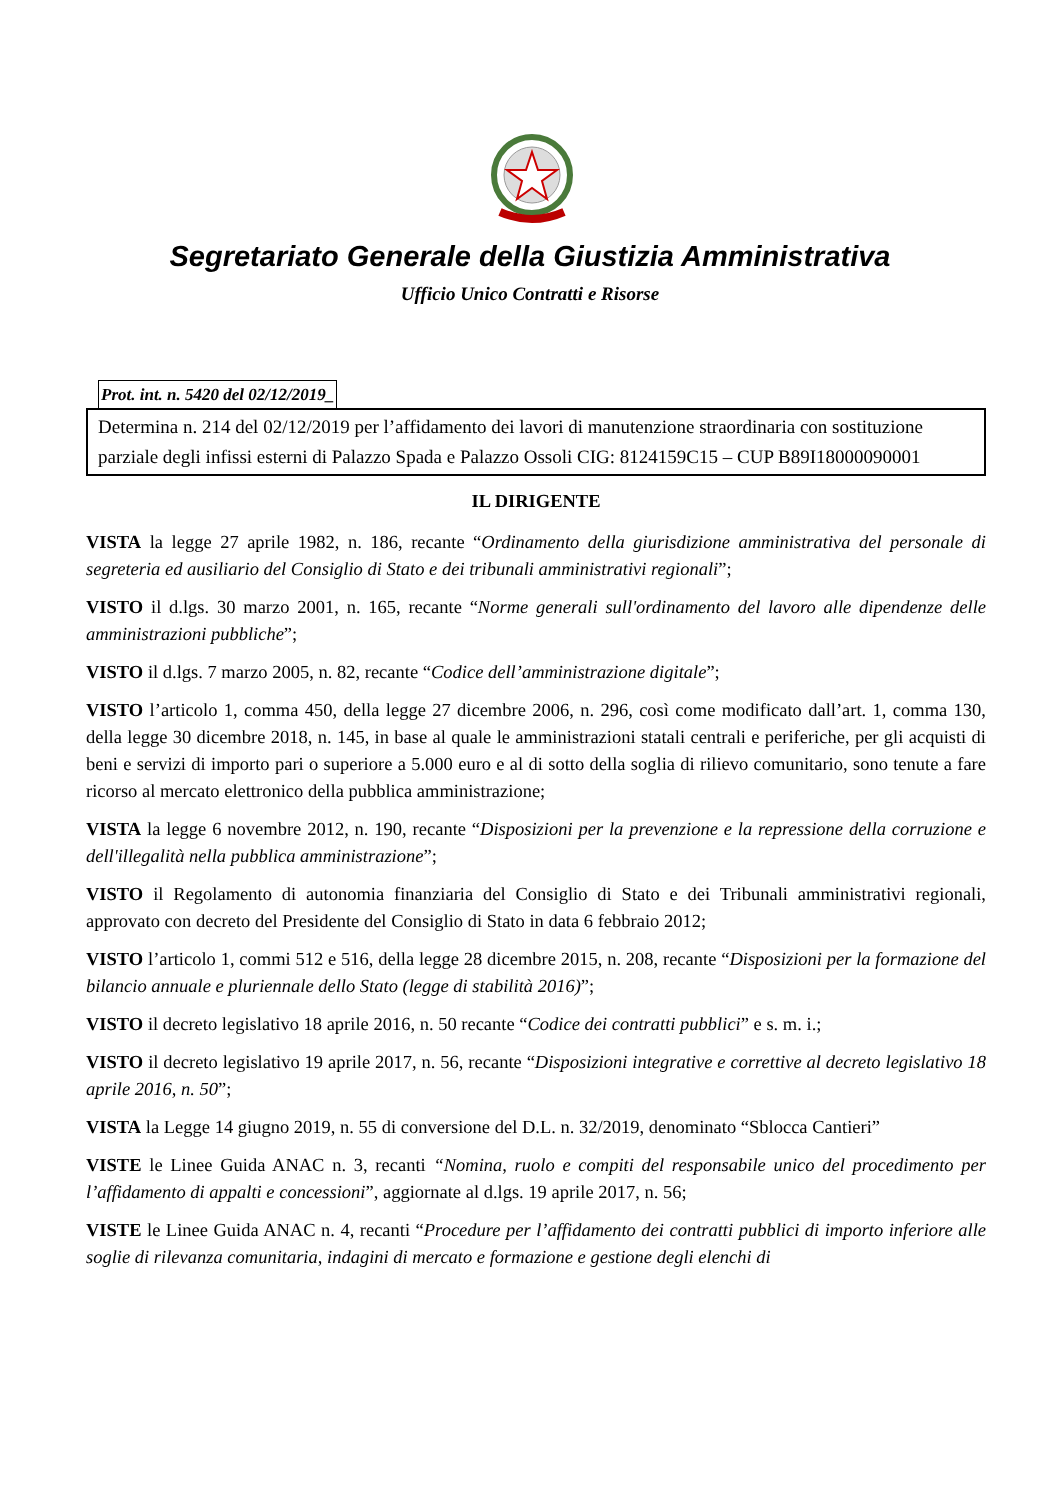Segretariato Generale della Giustizia Amministrativa
Ufficio Unico Contratti e Risorse
Prot. int. n. 5420 del 02/12/2019_
Determina n. 214 del 02/12/2019 per l’affidamento dei lavori di manutenzione straordinaria con sostituzione parziale degli infissi esterni di Palazzo Spada e Palazzo Ossoli CIG: 8124159C15 – CUP B89I18000090001
IL DIRIGENTE
VISTA la legge 27 aprile 1982, n. 186, recante “Ordinamento della giurisdizione amministrativa del personale di segreteria ed ausiliario del Consiglio di Stato e dei tribunali amministrativi regionali”;
VISTO il d.lgs. 30 marzo 2001, n. 165, recante “Norme generali sull'ordinamento del lavoro alle dipendenze delle amministrazioni pubbliche”;
VISTO il d.lgs. 7 marzo 2005, n. 82, recante “Codice dell’amministrazione digitale”;
VISTO l’articolo 1, comma 450, della legge 27 dicembre 2006, n. 296, così come modificato dall’art. 1, comma 130, della legge 30 dicembre 2018, n. 145, in base al quale le amministrazioni statali centrali e periferiche, per gli acquisti di beni e servizi di importo pari o superiore a 5.000 euro e al di sotto della soglia di rilievo comunitario, sono tenute a fare ricorso al mercato elettronico della pubblica amministrazione;
VISTA la legge 6 novembre 2012, n. 190, recante “Disposizioni per la prevenzione e la repressione della corruzione e dell'illegalità nella pubblica amministrazione”;
VISTO il Regolamento di autonomia finanziaria del Consiglio di Stato e dei Tribunali amministrativi regionali, approvato con decreto del Presidente del Consiglio di Stato in data 6 febbraio 2012;
VISTO l’articolo 1, commi 512 e 516, della legge 28 dicembre 2015, n. 208, recante “Disposizioni per la formazione del bilancio annuale e pluriennale dello Stato (legge di stabilità 2016)”;
VISTO il decreto legislativo 18 aprile 2016, n. 50 recante “Codice dei contratti pubblici” e s. m. i.;
VISTO il decreto legislativo 19 aprile 2017, n. 56, recante “Disposizioni integrative e correttive al decreto legislativo 18 aprile 2016, n. 50”;
VISTA la Legge 14 giugno 2019, n. 55 di conversione del D.L. n. 32/2019, denominato “Sblocca Cantieri”
VISTE le Linee Guida ANAC n. 3, recanti “Nomina, ruolo e compiti del responsabile unico del procedimento per l’affidamento di appalti e concessioni”, aggiornate al d.lgs. 19 aprile 2017, n. 56;
VISTE le Linee Guida ANAC n. 4, recanti “Procedure per l’affidamento dei contratti pubblici di importo inferiore alle soglie di rilevanza comunitaria, indagini di mercato e formazione e gestione degli elenchi di